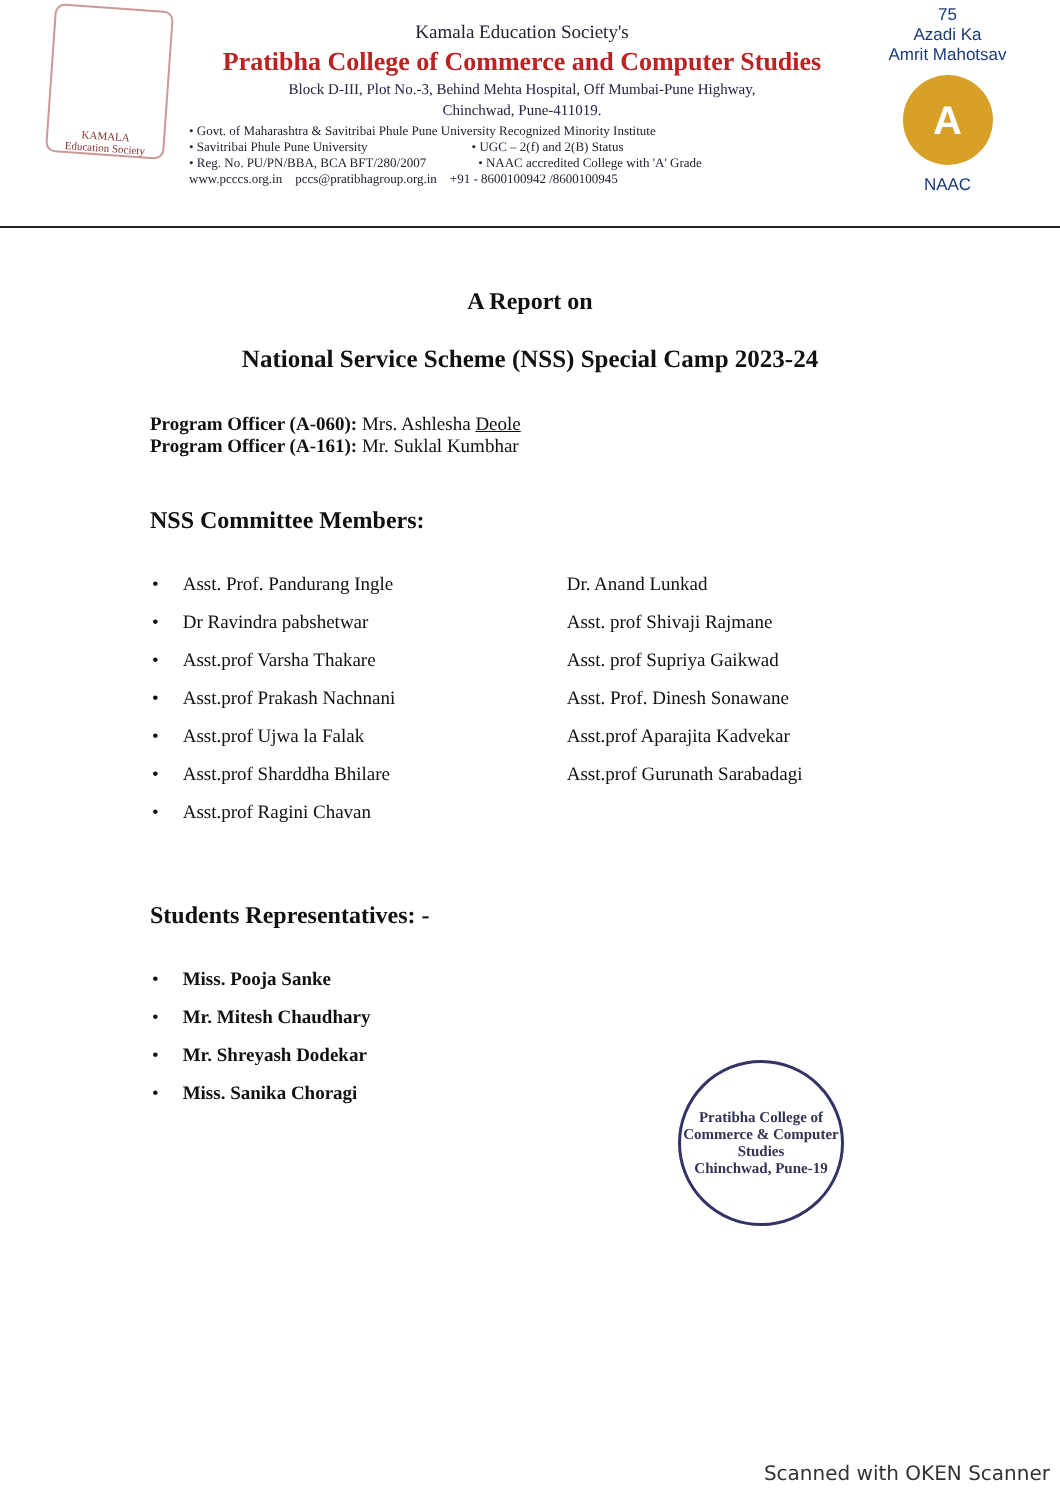KAMALA
Education Society
Kamala Education Society's
Pratibha College of Commerce and Computer Studies
Block D-III, Plot No.-3, Behind Mehta Hospital, Off Mumbai-Pune Highway,
Chinchwad, Pune-411019.
• Govt. of Maharashtra & Savitribai Phule Pune University Recognized Minority Institute
• Savitribai Phule Pune University • UGC – 2(f) and 2(B) Status
• Reg. No. PU/PN/BBA, BCA BFT/280/2007 • NAAC accredited College with 'A' Grade
www.pcccs.org.in pccs@pratibhagroup.org.in +91 - 8600100942 /8600100945
75
Azadi Ka
Amrit Mahotsav
A
NAAC
A Report on
National Service Scheme (NSS) Special Camp 2023-24
Program Officer (A-060): Mrs. Ashlesha Deole
Program Officer (A-161): Mr. Suklal Kumbhar
NSS Committee Members:
| • | Asst. Prof. Pandurang Ingle | Dr. Anand Lunkad |
| • | Dr Ravindra pabshetwar | Asst. prof Shivaji Rajmane |
| • | Asst.prof Varsha Thakare | Asst. prof Supriya Gaikwad |
| • | Asst.prof Prakash Nachnani | Asst. Prof. Dinesh Sonawane |
| • | Asst.prof Ujwa la Falak | Asst.prof Aparajita Kadvekar |
| • | Asst.prof Sharddha Bhilare | Asst.prof Gurunath Sarabadagi |
| • | Asst.prof Ragini Chavan | |
Students Representatives: -
| • | Miss. Pooja Sanke |
| • | Mr. Mitesh Chaudhary |
| • | Mr. Shreyash Dodekar |
| • | Miss. Sanika Choragi |
Pratibha College of Commerce & Computer Studies
Chinchwad, Pune-19
Scanned with OKEN Scanner